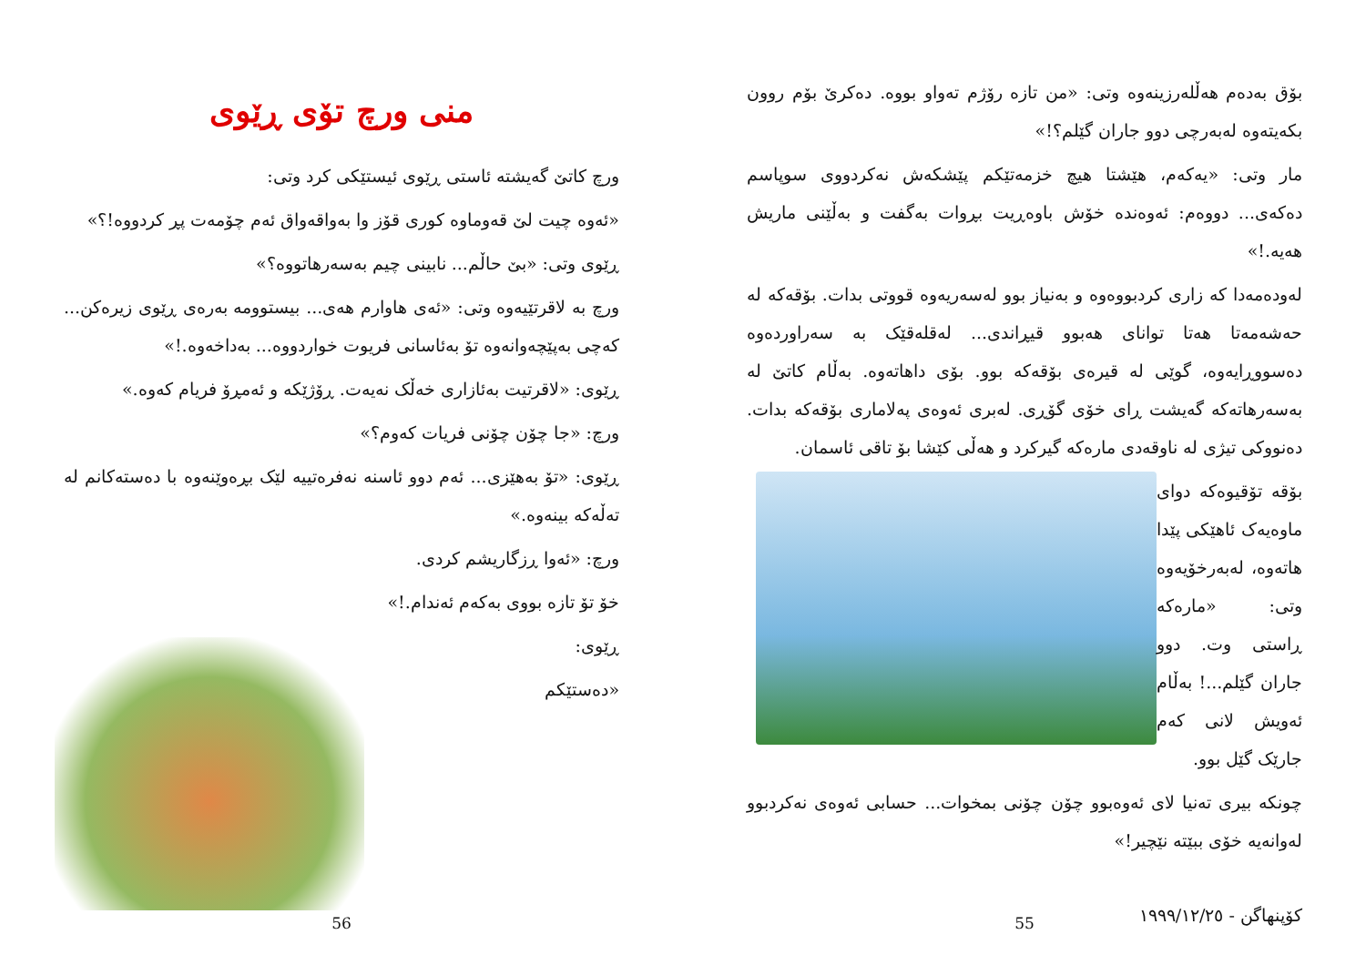بۆق بەدەم هەڵلەرزینەوە وتی: «من تازە رۆژم تەواو بووە. دەکرێ بۆم روون بکەیتەوە لەبەرچی دوو جاران گێلم؟!»
مار وتی: «یەکەم، هێشتا هیچ خزمەتێکم پێشکەش نەکردووی سوپاسم دەکەی... دووەم: ئەوەندە خۆش باوەڕیت بڕوات بەگفت و بەڵێنی ماریش هەیە.!»
لەودەمەدا کە زاری کردبووەوە و بەنیاز بوو لەسەریەوە قووتی بدات. بۆقەکە لە حەشەمەتا هەتا توانای هەبوو قیڕاندی... لەقلەقێک بە سەراوردەوە دەسووڕایەوە، گوێی لە قیرەی بۆقەکە بوو. بۆی داهاتەوە. بەڵام کاتێ لە بەسەرهاتەکە گەیشت ڕای خۆی گۆڕی. لەبری ئەوەی پەلاماری بۆقەکە بدات. دەنووکی تیژی لە ناوقەدی مارەکە گیرکرد و هەڵی کێشا بۆ تاقی ئاسمان.
بۆقە تۆقیوەکە دوای ماوەیەک ئاهێکی پێدا هاتەوە، لەبەرخۆیەوە وتی: «مارەکە ڕاستی وت. دوو جاران گێلم...! بەڵام ئەویش لانی کەم جارێک گێل بوو.
چونکە بیری تەنیا لای ئەوەبوو چۆن چۆنی بمخوات... حسابی ئەوەی نەکردبوو لەوانەیە خۆی ببێتە نێچیر!»
کۆپنهاگن - ١٩٩٩/١٢/٢٥
55
منی ورچ تۆی ڕێوی
ورچ کاتێ گەیشتە ئاستی ڕێوی ئیستێکی کرد وتی:
«ئەوە چیت لێ قەوماوە کوری قۆز وا بەواقەواق ئەم چۆمەت پڕ کردووە!؟»
ڕێوی وتی: «بێ حاڵم... نابینی چیم بەسەرهاتووە؟»
ورچ بە لاقرتێیەوە وتی: «ئەی هاوارم هەی... بیستوومە بەرەی ڕێوی زیرەکن... کەچی بەپێچەوانەوە تۆ بەئاسانی فریوت خواردووە... بەداخەوە.!»
ڕێوی: «لاقرتیت بەئازاری خەڵک نەیەت. ڕۆژێکە و ئەمڕۆ فریام کەوە.»
ورچ: «جا چۆن چۆنی فریات کەوم؟»
ڕێوی: «تۆ بەهێزی... ئەم دوو ئاسنە نەفرەتییە لێک بڕەوێنەوە با دەستەکانم لە تەڵەکە بینەوە.»
ورچ: «ئەوا ڕزگاریشم کردی.
خۆ تۆ تازە بووی بەکەم ئەندام.!»
ڕێوی:
«دەستێکم
56